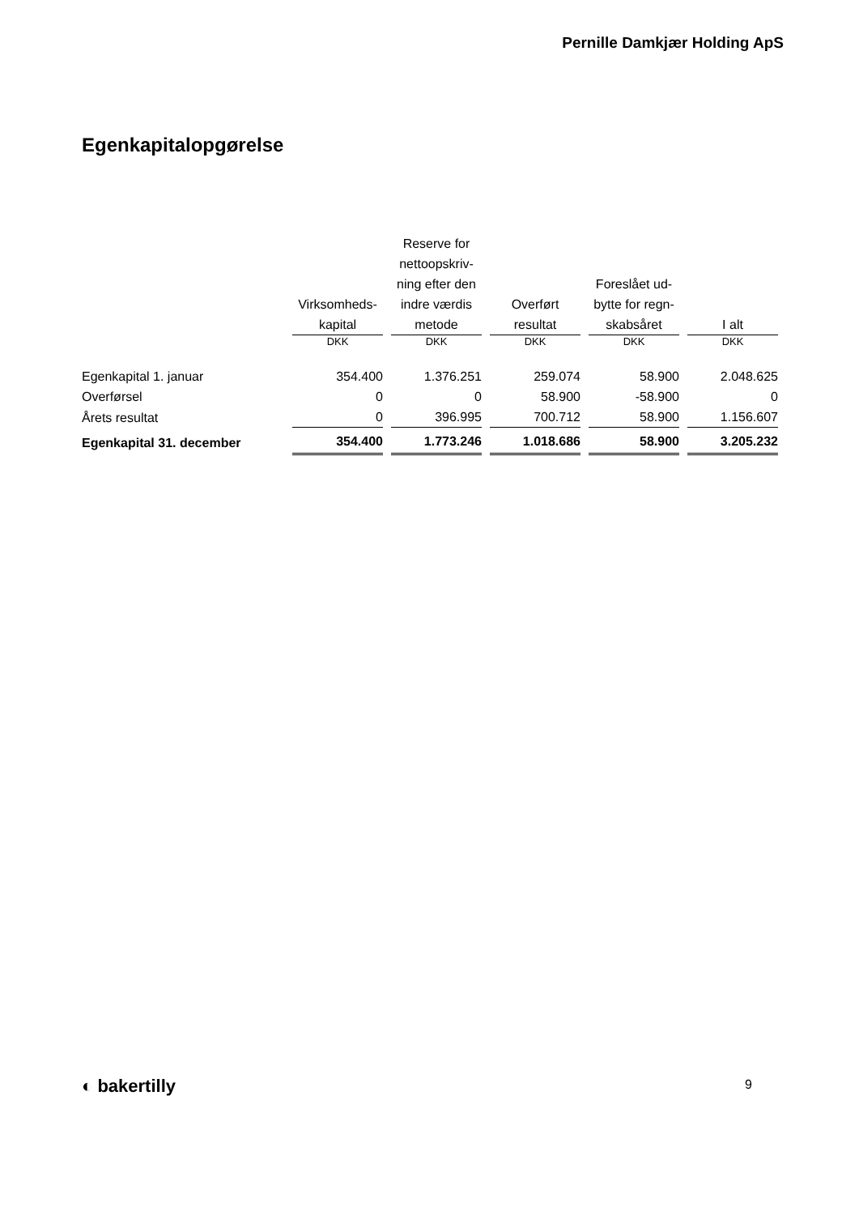Pernille Damkjær Holding ApS
Egenkapitalopgørelse
| | Virksomheds- kapital | Reserve for nettoopskriv- ning efter den indre værdis metode | Overført resultat | Foreslået ud- bytte for regn- skabsåret | I alt |
| --- | --- | --- | --- | --- | --- |
| | DKK | DKK | DKK | DKK | DKK |
| Egenkapital 1. januar | 354.400 | 1.376.251 | 259.074 | 58.900 | 2.048.625 |
| Overførsel | 0 | 0 | 58.900 | -58.900 | 0 |
| Årets resultat | 0 | 396.995 | 700.712 | 58.900 | 1.156.607 |
| Egenkapital 31. december | 354.400 | 1.773.246 | 1.018.686 | 58.900 | 3.205.232 |
◐ bakertilly 9